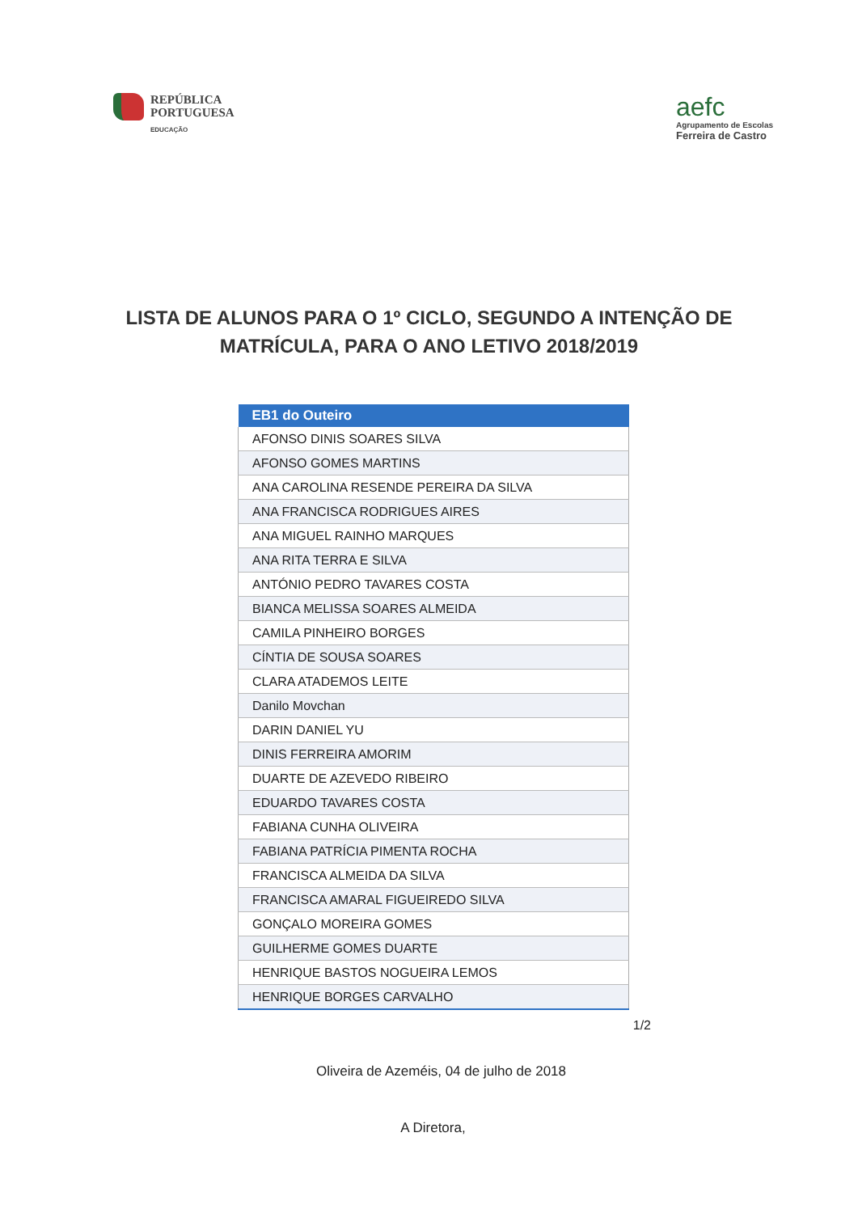REPÚBLICA
PORTUGUESA
EDUCAÇÃO
aefc
Agrupamento de Escolas
Ferreira de Castro
LISTA DE ALUNOS PARA O 1º CICLO, SEGUNDO A INTENÇÃO DE MATRÍCULA, PARA O ANO LETIVO 2018/2019
| EB1 do Outeiro |
| --- |
| AFONSO DINIS SOARES SILVA |
| AFONSO GOMES MARTINS |
| ANA CAROLINA RESENDE PEREIRA DA SILVA |
| ANA FRANCISCA RODRIGUES AIRES |
| ANA MIGUEL RAINHO MARQUES |
| ANA RITA TERRA E SILVA |
| ANTÓNIO PEDRO TAVARES COSTA |
| BIANCA MELISSA SOARES ALMEIDA |
| CAMILA PINHEIRO BORGES |
| CÍNTIA DE SOUSA SOARES |
| CLARA ATADEMOS LEITE |
| Danilo Movchan |
| DARIN DANIEL YU |
| DINIS FERREIRA AMORIM |
| DUARTE DE AZEVEDO RIBEIRO |
| EDUARDO TAVARES COSTA |
| FABIANA CUNHA OLIVEIRA |
| FABIANA PATRÍCIA PIMENTA ROCHA |
| FRANCISCA ALMEIDA DA SILVA |
| FRANCISCA AMARAL FIGUEIREDO SILVA |
| GONÇALO MOREIRA GOMES |
| GUILHERME GOMES DUARTE |
| HENRIQUE BASTOS NOGUEIRA LEMOS |
| HENRIQUE BORGES CARVALHO |
1/2
Oliveira de Azeméis, 04 de julho de 2018
A Diretora,